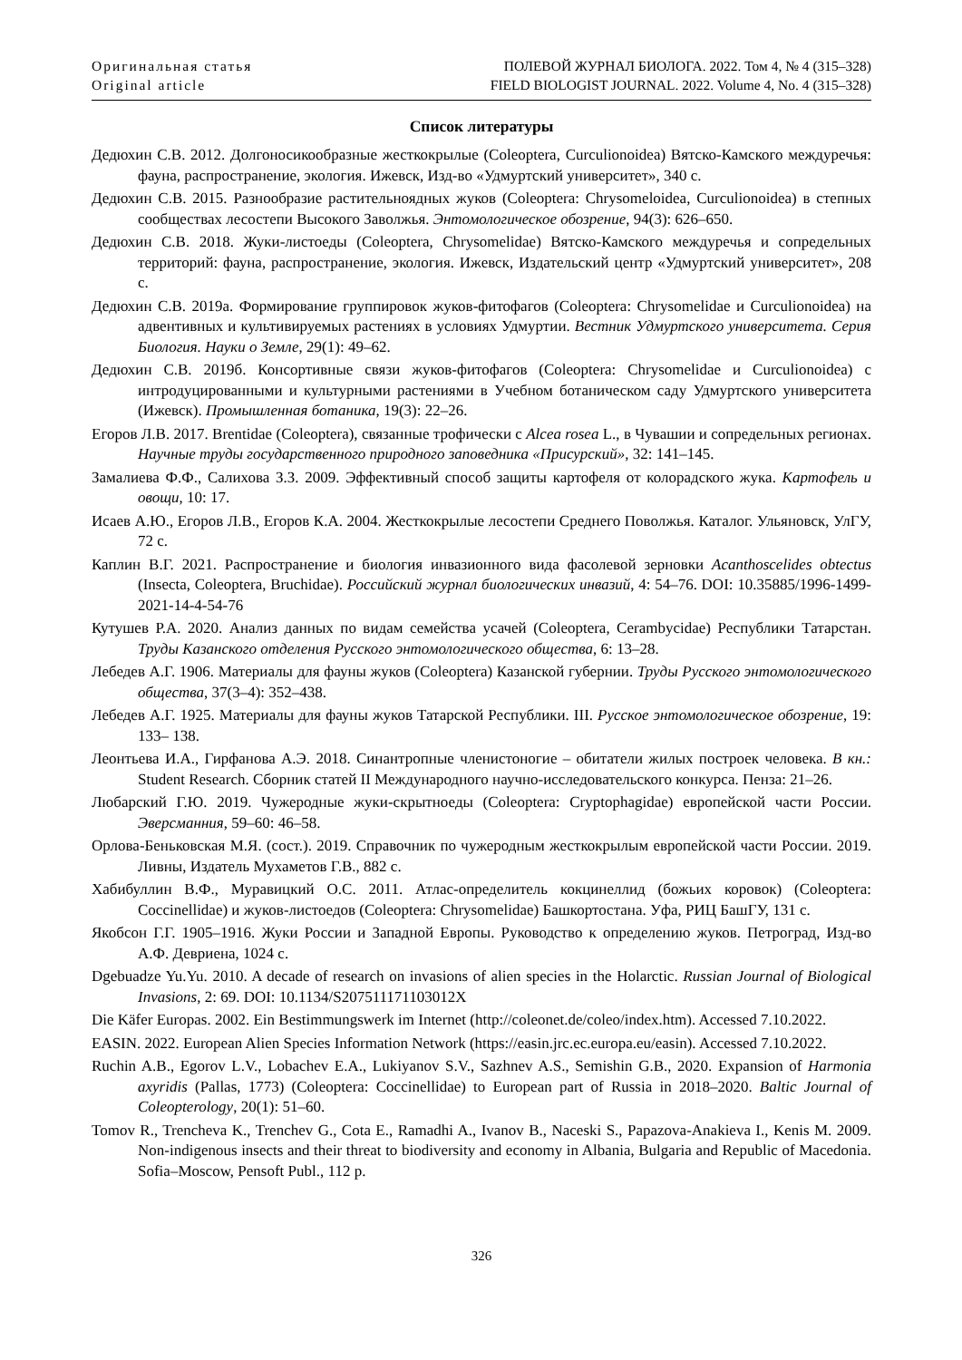Оригинальная статья
Original article
ПОЛЕВОЙ ЖУРНАЛ БИОЛОГА. 2022. Том 4, № 4 (315–328)
FIELD BIOLOGIST JOURNAL. 2022. Volume 4, No. 4 (315–328)
Список литературы
Дедюхин С.В. 2012. Долгоносикообразные жесткокрылые (Coleoptera, Curculionoidea) Вятско-Камского междуречья: фауна, распространение, экология. Ижевск, Изд-во «Удмуртский университет», 340 с.
Дедюхин С.В. 2015. Разнообразие растительноядных жуков (Coleoptera: Chrysomeloidea, Curculionoidea) в степных сообществах лесостепи Высокого Заволжья. Энтомологическое обозрение, 94(3): 626–650.
Дедюхин С.В. 2018. Жуки-листоеды (Coleoptera, Chrysomelidae) Вятско-Камского междуречья и сопредельных территорий: фауна, распространение, экология. Ижевск, Издательский центр «Удмуртский университет», 208 с.
Дедюхин С.В. 2019а. Формирование группировок жуков-фитофагов (Coleoptera: Chrysomelidae и Curculionoidea) на адвентивных и культивируемых растениях в условиях Удмуртии. Вестник Удмуртского университета. Серия Биология. Науки о Земле, 29(1): 49–62.
Дедюхин С.В. 2019б. Консортивные связи жуков-фитофагов (Coleoptera: Chrysomelidae и Curculionoidea) с интродуцированными и культурными растениями в Учебном ботаническом саду Удмуртского университета (Ижевск). Промышленная ботаника, 19(3): 22–26.
Егоров Л.В. 2017. Brentidae (Coleoptera), связанные трофически с Alcea rosea L., в Чувашии и сопредельных регионах. Научные труды государственного природного заповедника «Присурский», 32: 141–145.
Замалиева Ф.Ф., Салихова З.З. 2009. Эффективный способ защиты картофеля от колорадского жука. Картофель и овощи, 10: 17.
Исаев А.Ю., Егоров Л.В., Егоров К.А. 2004. Жесткокрылые лесостепи Среднего Поволжья. Каталог. Ульяновск, УлГУ, 72 с.
Каплин В.Г. 2021. Распространение и биология инвазионного вида фасолевой зерновки Acanthoscelides obtectus (Insecta, Coleoptera, Bruchidae). Российский журнал биологических инвазий, 4: 54–76. DOI: 10.35885/1996-1499-2021-14-4-54-76
Кутушев Р.А. 2020. Анализ данных по видам семейства усачей (Coleoptera, Cerambycidae) Республики Татарстан. Труды Казанского отделения Русского энтомологического общества, 6: 13–28.
Лебедев А.Г. 1906. Материалы для фауны жуков (Coleoptera) Казанской губернии. Труды Русского энтомологического общества, 37(3–4): 352–438.
Лебедев А.Г. 1925. Материалы для фауны жуков Татарской Республики. III. Русское энтомологическое обозрение, 19: 133– 138.
Леонтьева И.А., Гирфанова А.Э. 2018. Синантропные членистоногие – обитатели жилых построек человека. В кн.: Student Research. Сборник статей II Международного научно-исследовательского конкурса. Пенза: 21–26.
Любарский Г.Ю. 2019. Чужеродные жуки-скрытноеды (Coleoptera: Cryptophagidae) европейской части России. Эверсманния, 59–60: 46–58.
Орлова-Беньковская М.Я. (сост.). 2019. Справочник по чужеродным жесткокрылым европейской части России. 2019. Ливны, Издатель Мухаметов Г.В., 882 с.
Хабибуллин В.Ф., Муравицкий О.С. 2011. Атлас-определитель кокцинеллид (божьих коровок) (Coleoptera: Coccinellidae) и жуков-листоедов (Coleoptera: Chrysomelidae) Башкортостана. Уфа, РИЦ БашГУ, 131 с.
Якобсон Г.Г. 1905–1916. Жуки России и Западной Европы. Руководство к определению жуков. Петроград, Изд-во А.Ф. Девриена, 1024 с.
Dgebuadze Yu.Yu. 2010. A decade of research on invasions of alien species in the Holarctic. Russian Journal of Biological Invasions, 2: 69. DOI: 10.1134/S207511171103012X
Die Käfer Europas. 2002. Ein Bestimmungswerk im Internet (http://coleonet.de/coleo/index.htm). Accessed 7.10.2022.
EASIN. 2022. European Alien Species Information Network (https://easin.jrc.ec.europa.eu/easin). Accessed 7.10.2022.
Ruchin A.B., Egorov L.V., Lobachev E.A., Lukiyanov S.V., Sazhnev A.S., Semishin G.B., 2020. Expansion of Harmonia axyridis (Pallas, 1773) (Coleoptera: Coccinellidae) to European part of Russia in 2018–2020. Baltic Journal of Coleopterology, 20(1): 51–60.
Tomov R., Trencheva K., Trenchev G., Cota E., Ramadhi A., Ivanov B., Naceski S., Papazova-Anakieva I., Kenis M. 2009. Non-indigenous insects and their threat to biodiversity and economy in Albania, Bulgaria and Republic of Macedonia. Sofia–Moscow, Pensoft Publ., 112 p.
326